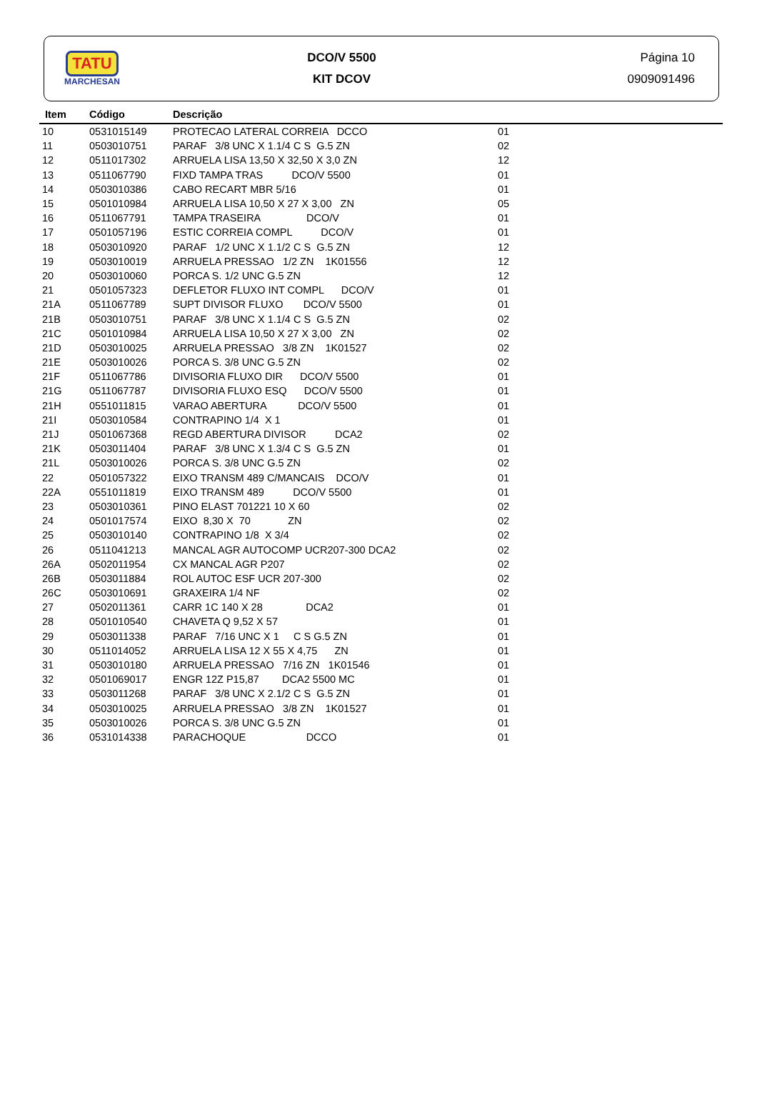TATU
MARCHESAN
DCO/V 5500
KIT DCOV
Página 10
0909091496
| Item | Código | Descrição | |
| --- | --- | --- | --- |
| 10 | 0531015149 | PROTECAO LATERAL CORREIA DCCO | 01 |
| 11 | 0503010751 | PARAF 3/8 UNC X 1.1/4 C S G.5 ZN | 02 |
| 12 | 0511017302 | ARRUELA LISA 13,50 X 32,50 X 3,0 ZN | 12 |
| 13 | 0511067790 | FIXD TAMPA TRAS DCO/V 5500 | 01 |
| 14 | 0503010386 | CABO RECART MBR 5/16 | 01 |
| 15 | 0501010984 | ARRUELA LISA 10,50 X 27 X 3,00 ZN | 05 |
| 16 | 0511067791 | TAMPA TRASEIRA DCO/V | 01 |
| 17 | 0501057196 | ESTIC CORREIA COMPL DCO/V | 01 |
| 18 | 0503010920 | PARAF 1/2 UNC X 1.1/2 C S G.5 ZN | 12 |
| 19 | 0503010019 | ARRUELA PRESSAO 1/2 ZN 1K01556 | 12 |
| 20 | 0503010060 | PORCA S. 1/2 UNC G.5 ZN | 12 |
| 21 | 0501057323 | DEFLETOR FLUXO INT COMPL DCO/V | 01 |
| 21A | 0511067789 | SUPT DIVISOR FLUXO DCO/V 5500 | 01 |
| 21B | 0503010751 | PARAF 3/8 UNC X 1.1/4 C S G.5 ZN | 02 |
| 21C | 0501010984 | ARRUELA LISA 10,50 X 27 X 3,00 ZN | 02 |
| 21D | 0503010025 | ARRUELA PRESSAO 3/8 ZN 1K01527 | 02 |
| 21E | 0503010026 | PORCA S. 3/8 UNC G.5 ZN | 02 |
| 21F | 0511067786 | DIVISORIA FLUXO DIR DCO/V 5500 | 01 |
| 21G | 0511067787 | DIVISORIA FLUXO ESQ DCO/V 5500 | 01 |
| 21H | 0551011815 | VARAO ABERTURA DCO/V 5500 | 01 |
| 21I | 0503010584 | CONTRAPINO 1/4 X 1 | 01 |
| 21J | 0501067368 | REGD ABERTURA DIVISOR DCA2 | 02 |
| 21K | 0503011404 | PARAF 3/8 UNC X 1.3/4 C S G.5 ZN | 01 |
| 21L | 0503010026 | PORCA S. 3/8 UNC G.5 ZN | 02 |
| 22 | 0501057322 | EIXO TRANSM 489 C/MANCAIS DCO/V | 01 |
| 22A | 0551011819 | EIXO TRANSM 489 DCO/V 5500 | 01 |
| 23 | 0503010361 | PINO ELAST 701221 10 X 60 | 02 |
| 24 | 0501017574 | EIXO 8,30 X 70 ZN | 02 |
| 25 | 0503010140 | CONTRAPINO 1/8 X 3/4 | 02 |
| 26 | 0511041213 | MANCAL AGR AUTOCOMP UCR207-300 DCA2 | 02 |
| 26A | 0502011954 | CX MANCAL AGR P207 | 02 |
| 26B | 0503011884 | ROL AUTOC ESF UCR 207-300 | 02 |
| 26C | 0503010691 | GRAXEIRA 1/4 NF | 02 |
| 27 | 0502011361 | CARR 1C 140 X 28 DCA2 | 01 |
| 28 | 0501010540 | CHAVETA Q 9,52 X 57 | 01 |
| 29 | 0503011338 | PARAF 7/16 UNC X 1 C S G.5 ZN | 01 |
| 30 | 0511014052 | ARRUELA LISA 12 X 55 X 4,75 ZN | 01 |
| 31 | 0503010180 | ARRUELA PRESSAO 7/16 ZN 1K01546 | 01 |
| 32 | 0501069017 | ENGR 12Z P15,87 DCA2 5500 MC | 01 |
| 33 | 0503011268 | PARAF 3/8 UNC X 2.1/2 C S G.5 ZN | 01 |
| 34 | 0503010025 | ARRUELA PRESSAO 3/8 ZN 1K01527 | 01 |
| 35 | 0503010026 | PORCA S. 3/8 UNC G.5 ZN | 01 |
| 36 | 0531014338 | PARACHOQUE DCCO | 01 |